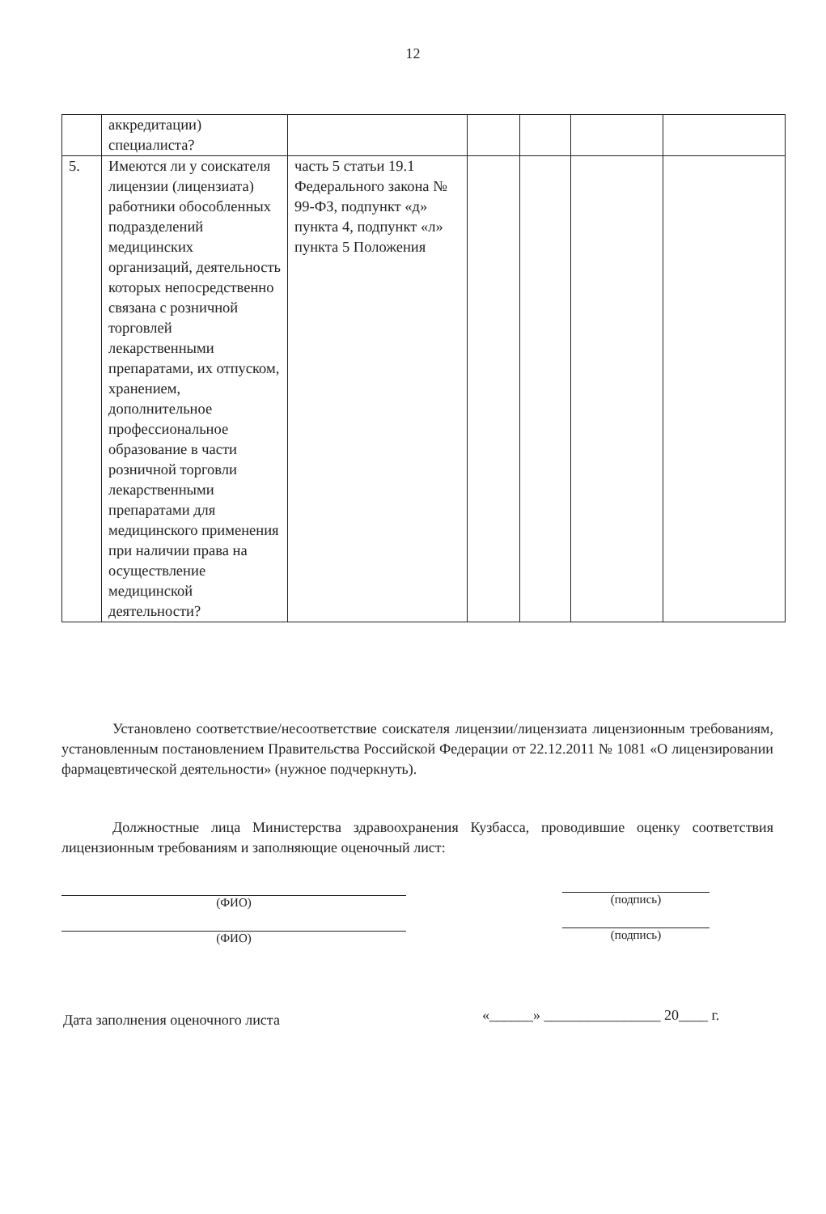12
| | аккредитации) специалиста? | | | | | |
| 5. | Имеются ли у соискателя лицензии (лицензиата) работники обособленных подразделений медицинских организаций, деятельность которых непосредственно связана с розничной торговлей лекарственными препаратами, их отпуском, хранением, дополнительное профессиональное образование в части розничной торговли лекарственными препаратами для медицинского применения при наличии права на осуществление медицинской деятельности? | часть 5 статьи 19.1 Федерального закона № 99-ФЗ, подпункт «д» пункта 4, подпункт «л» пункта 5 Положения | | | | |
Установлено соответствие/несоответствие соискателя лицензии/лицензиата лицензионным требованиям, установленным постановлением Правительства Российской Федерации от 22.12.2011 № 1081 «О лицензировании фармацевтической деятельности» (нужное подчеркнуть).
Должностные лица Министерства здравоохранения Кузбасса, проводившие оценку соответствия лицензионным требованиям и заполняющие оценочный лист:
(ФИО) (подпись)
(ФИО) (подпись)
Дата заполнения оценочного листа
«______» ________________ 20____ г.